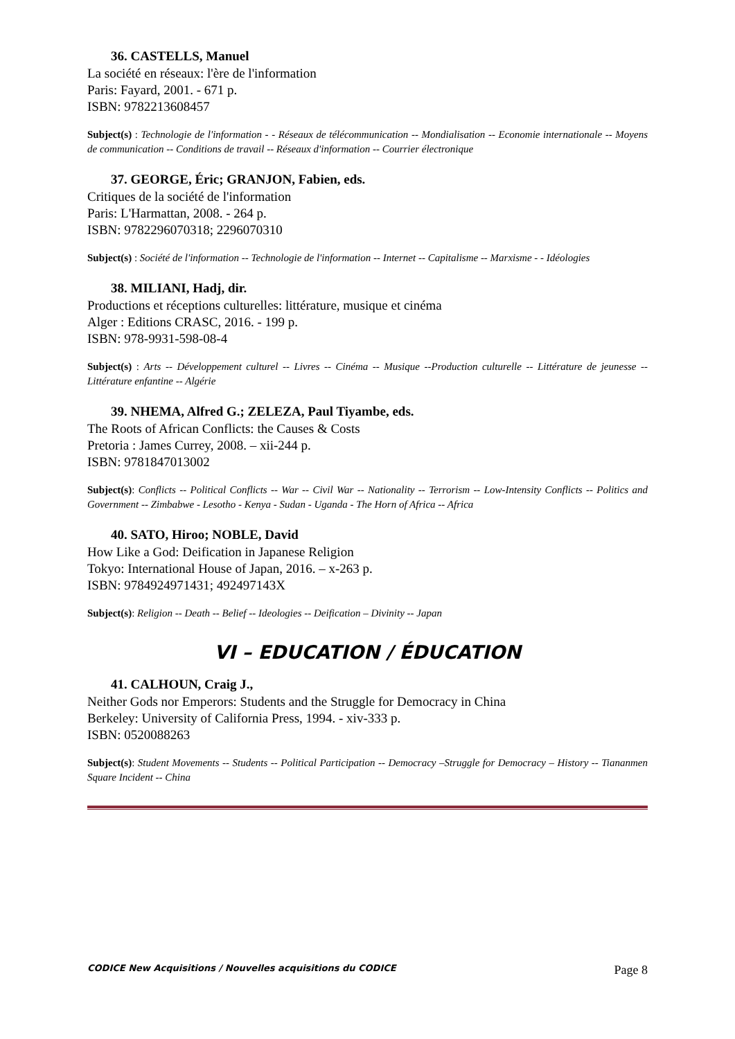36. CASTELLS, Manuel
La société en réseaux: l'ère de l'information
Paris: Fayard, 2001. - 671 p.
ISBN: 9782213608457
Subject(s) : Technologie de l'information - - Réseaux de télécommunication -- Mondialisation -- Economie internationale -- Moyens de communication -- Conditions de travail -- Réseaux d'information -- Courrier électronique
37. GEORGE, Éric; GRANJON, Fabien, eds.
Critiques de la société de l'information
Paris: L'Harmattan, 2008. - 264 p.
ISBN: 9782296070318; 2296070310
Subject(s) : Société de l'information -- Technologie de l'information -- Internet -- Capitalisme -- Marxisme - - Idéologies
38. MILIANI, Hadj, dir.
Productions et réceptions culturelles: littérature, musique et cinéma
Alger : Editions CRASC, 2016. - 199 p.
ISBN: 978-9931-598-08-4
Subject(s) : Arts -- Développement culturel -- Livres -- Cinéma -- Musique --Production culturelle -- Littérature de jeunesse -- Littérature enfantine -- Algérie
39. NHEMA, Alfred G.; ZELEZA, Paul Tiyambe, eds.
The Roots of African Conflicts: the Causes & Costs
Pretoria : James Currey, 2008. – xii-244 p.
ISBN: 9781847013002
Subject(s): Conflicts -- Political Conflicts -- War -- Civil War -- Nationality -- Terrorism -- Low-Intensity Conflicts -- Politics and Government -- Zimbabwe - Lesotho - Kenya - Sudan - Uganda - The Horn of Africa -- Africa
40. SATO, Hiroo; NOBLE, David
How Like a God: Deification in Japanese Religion
Tokyo: International House of Japan, 2016. – x-263 p.
ISBN: 9784924971431; 492497143X
Subject(s): Religion -- Death -- Belief -- Ideologies -- Deification – Divinity -- Japan
VI – EDUCATION / ÉDUCATION
41. CALHOUN, Craig J.,
Neither Gods nor Emperors: Students and the Struggle for Democracy in China
Berkeley: University of California Press, 1994. - xiv-333 p.
ISBN: 0520088263
Subject(s): Student Movements -- Students -- Political Participation -- Democracy –Struggle for Democracy – History -- Tiananmen Square Incident -- China
CODICE New Acquisitions / Nouvelles acquisitions du CODICE Page 8